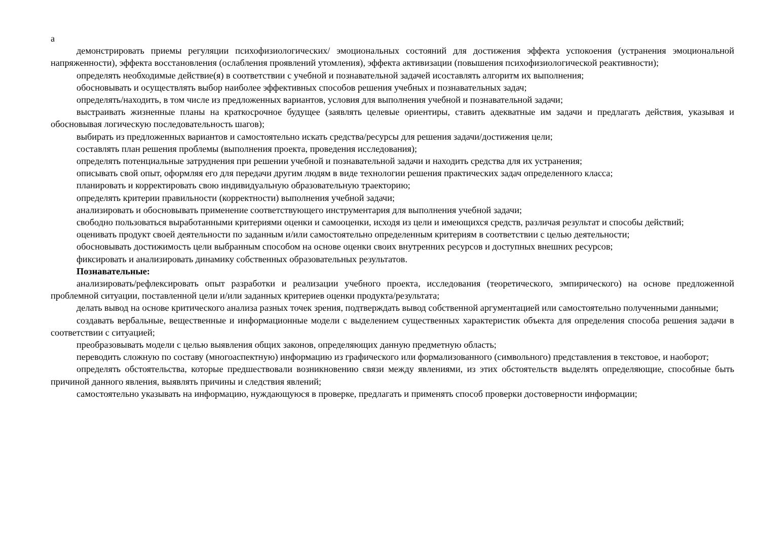а
демонстрировать приемы регуляции психофизиологических/ эмоциональных состояний для достижения эффекта успокоения (устранения эмоциональной напряженности), эффекта восстановления (ослабления проявлений утомления), эффекта активизации (повышения психофизиологической реактивности);
определять необходимые действие(я) в соответствии с учебной и познавательной задачей исоставлять алгоритм их выполнения;
обосновывать и осуществлять выбор наиболее эффективных способов решения учебных и познавательных задач;
определять/находить, в том числе из предложенных вариантов, условия для выполнения учебной и познавательной задачи;
выстраивать жизненные планы на краткосрочное будущее (заявлять целевые ориентиры, ставить адекватные им задачи и предлагать действия, указывая и обосновывая логическую последовательность шагов);
выбирать из предложенных вариантов и самостоятельно искать средства/ресурсы для решения задачи/достижения цели;
составлять план решения проблемы (выполнения проекта, проведения исследования);
определять потенциальные затруднения при решении учебной и познавательной задачи и находить средства для их устранения;
описывать свой опыт, оформляя его для передачи другим людям в виде технологии решения практических задач определенного класса;
планировать и корректировать свою индивидуальную образовательную траекторию;
определять критерии правильности (корректности) выполнения учебной задачи;
анализировать и обосновывать применение соответствующего инструментария для выполнения учебной задачи;
свободно пользоваться выработанными критериями оценки и самооценки, исходя из цели и имеющихся средств, различая результат и способы действий;
оценивать продукт своей деятельности по заданным и/или самостоятельно определенным критериям в соответствии с целью деятельности;
обосновывать достижимость цели выбранным способом на основе оценки своих внутренних ресурсов и доступных внешних ресурсов;
фиксировать и анализировать динамику собственных образовательных результатов.
Познавательные:
анализировать/рефлексировать опыт разработки и реализации учебного проекта, исследования (теоретического, эмпирического) на основе предложенной проблемной ситуации, поставленной цели и/или заданных критериев оценки продукта/результата;
делать вывод на основе критического анализа разных точек зрения, подтверждать вывод собственной аргументацией или самостоятельно полученными данными;
создавать вербальные, вещественные и информационные модели с выделением существенных характеристик объекта для определения способа решения задачи в соответствии с ситуацией;
преобразовывать модели с целью выявления общих законов, определяющих данную предметную область;
переводить сложную по составу (многоаспектную) информацию из графического или формализованного (символьного) представления в текстовое, и наоборот;
определять обстоятельства, которые предшествовали возникновению связи между явлениями, из этих обстоятельств выделять определяющие, способные быть причиной данного явления, выявлять причины и следствия явлений;
самостоятельно указывать на информацию, нуждающуюся в проверке, предлагать и применять способ проверки достоверности информации;